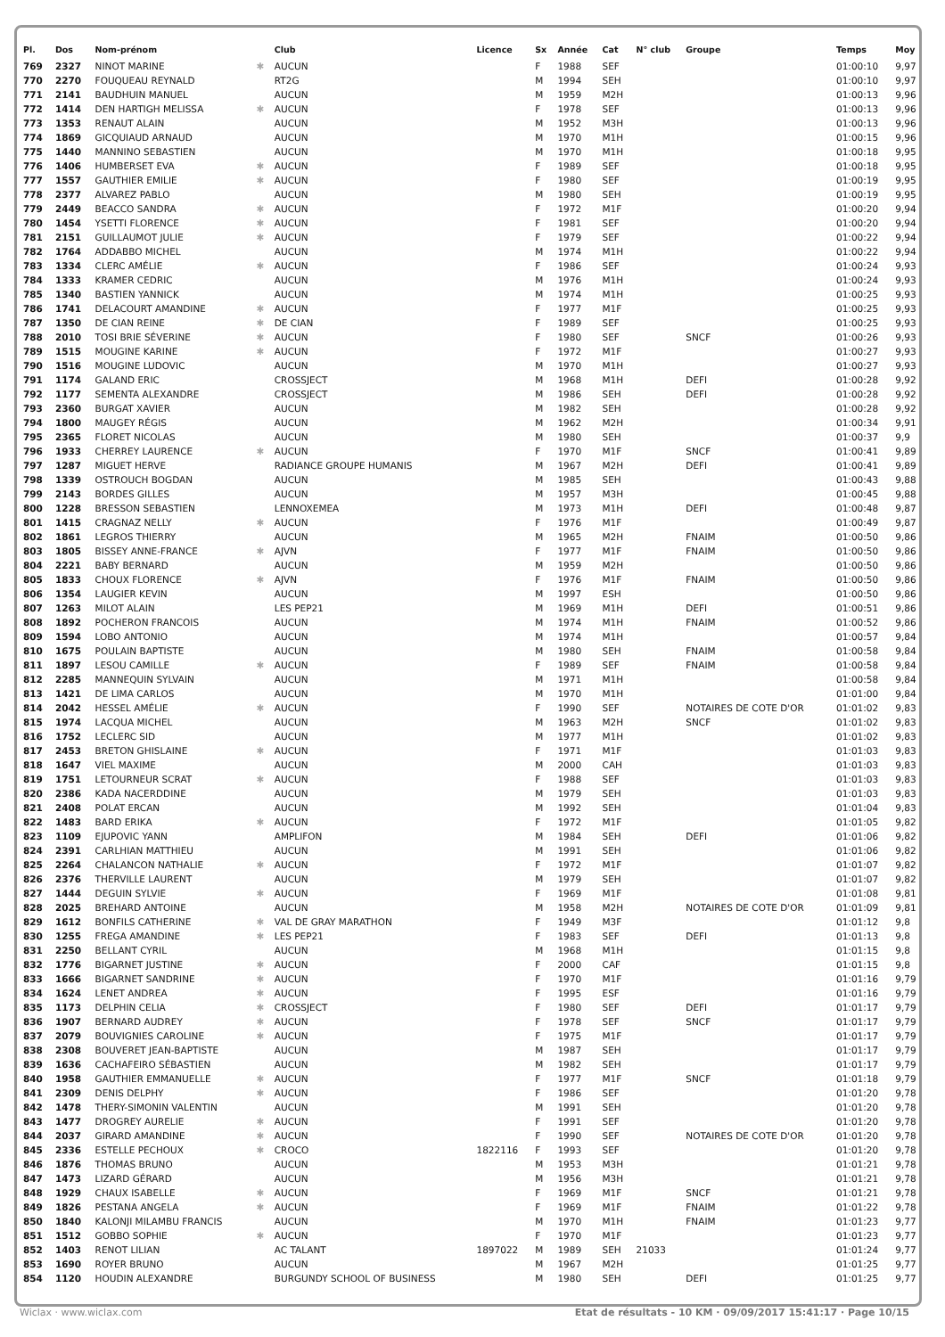| Pl. | Dos | Nom-prénom | | Club | Licence | Sx | Année | Cat | N° club | Groupe | Temps | Moy |
| --- | --- | --- | --- | --- | --- | --- | --- | --- | --- | --- | --- | --- |
| 769 | 2327 | NINOT MARINE | ✱ | AUCUN | | F | 1988 | SEF | | | 01:00:10 | 9,97 |
| 770 | 2270 | FOUQUEAU REYNALD | | RT2G | | M | 1994 | SEH | | | 01:00:10 | 9,97 |
| 771 | 2141 | BAUDHUIN MANUEL | | AUCUN | | M | 1959 | M2H | | | 01:00:13 | 9,96 |
| 772 | 1414 | DEN HARTIGH MELISSA | ✱ | AUCUN | | F | 1978 | SEF | | | 01:00:13 | 9,96 |
| 773 | 1353 | RENAUT ALAIN | | AUCUN | | M | 1952 | M3H | | | 01:00:13 | 9,96 |
| 774 | 1869 | GICQUIAUD ARNAUD | | AUCUN | | M | 1970 | M1H | | | 01:00:15 | 9,96 |
| 775 | 1440 | MANNINO SEBASTIEN | | AUCUN | | M | 1970 | M1H | | | 01:00:18 | 9,95 |
| 776 | 1406 | HUMBERSET EVA | ✱ | AUCUN | | F | 1989 | SEF | | | 01:00:18 | 9,95 |
| 777 | 1557 | GAUTHIER EMILIE | ✱ | AUCUN | | F | 1980 | SEF | | | 01:00:19 | 9,95 |
| 778 | 2377 | ALVAREZ PABLO | | AUCUN | | M | 1980 | SEH | | | 01:00:19 | 9,95 |
| 779 | 2449 | BEACCO SANDRA | ✱ | AUCUN | | F | 1972 | M1F | | | 01:00:20 | 9,94 |
| 780 | 1454 | YSETTI FLORENCE | ✱ | AUCUN | | F | 1981 | SEF | | | 01:00:20 | 9,94 |
| 781 | 2151 | GUILLAUMOT JULIE | ✱ | AUCUN | | F | 1979 | SEF | | | 01:00:22 | 9,94 |
| 782 | 1764 | ADDABBO MICHEL | | AUCUN | | M | 1974 | M1H | | | 01:00:22 | 9,94 |
| 783 | 1334 | CLERC AMÉLIE | ✱ | AUCUN | | F | 1986 | SEF | | | 01:00:24 | 9,93 |
| 784 | 1333 | KRAMER CEDRIC | | AUCUN | | M | 1976 | M1H | | | 01:00:24 | 9,93 |
| 785 | 1340 | BASTIEN YANNICK | | AUCUN | | M | 1974 | M1H | | | 01:00:25 | 9,93 |
| 786 | 1741 | DELACOURT AMANDINE | ✱ | AUCUN | | F | 1977 | M1F | | | 01:00:25 | 9,93 |
| 787 | 1350 | DE CIAN REINE | ✱ | DE CIAN | | F | 1989 | SEF | | | 01:00:25 | 9,93 |
| 788 | 2010 | TOSI BRIE SÉVERINE | ✱ | AUCUN | | F | 1980 | SEF | | SNCF | 01:00:26 | 9,93 |
| 789 | 1515 | MOUGINE KARINE | ✱ | AUCUN | | F | 1972 | M1F | | | 01:00:27 | 9,93 |
| 790 | 1516 | MOUGINE LUDOVIC | | AUCUN | | M | 1970 | M1H | | | 01:00:27 | 9,93 |
| 791 | 1174 | GALAND ERIC | | CROSSJECT | | M | 1968 | M1H | | DEFI | 01:00:28 | 9,92 |
| 792 | 1177 | SEMENTA ALEXANDRE | | CROSSJECT | | M | 1986 | SEH | | DEFI | 01:00:28 | 9,92 |
| 793 | 2360 | BURGAT XAVIER | | AUCUN | | M | 1982 | SEH | | | 01:00:28 | 9,92 |
| 794 | 1800 | MAUGEY RÉGIS | | AUCUN | | M | 1962 | M2H | | | 01:00:34 | 9,91 |
| 795 | 2365 | FLORET NICOLAS | | AUCUN | | M | 1980 | SEH | | | 01:00:37 | 9,9 |
| 796 | 1933 | CHERREY LAURENCE | ✱ | AUCUN | | F | 1970 | M1F | | SNCF | 01:00:41 | 9,89 |
| 797 | 1287 | MIGUET HERVE | | RADIANCE GROUPE HUMANIS | | M | 1967 | M2H | | DEFI | 01:00:41 | 9,89 |
| 798 | 1339 | OSTROUCH BOGDAN | | AUCUN | | M | 1985 | SEH | | | 01:00:43 | 9,88 |
| 799 | 2143 | BORDES GILLES | | AUCUN | | M | 1957 | M3H | | | 01:00:45 | 9,88 |
| 800 | 1228 | BRESSON SEBASTIEN | | LENNOXEMEA | | M | 1973 | M1H | | DEFI | 01:00:48 | 9,87 |
| 801 | 1415 | CRAGNAZ NELLY | ✱ | AUCUN | | F | 1976 | M1F | | | 01:00:49 | 9,87 |
| 802 | 1861 | LEGROS THIERRY | | AUCUN | | M | 1965 | M2H | | FNAIM | 01:00:50 | 9,86 |
| 803 | 1805 | BISSEY ANNE-FRANCE | ✱ | AJVN | | F | 1977 | M1F | | FNAIM | 01:00:50 | 9,86 |
| 804 | 2221 | BABY BERNARD | | AUCUN | | M | 1959 | M2H | | | 01:00:50 | 9,86 |
| 805 | 1833 | CHOUX FLORENCE | ✱ | AJVN | | F | 1976 | M1F | | FNAIM | 01:00:50 | 9,86 |
| 806 | 1354 | LAUGIER KEVIN | | AUCUN | | M | 1997 | ESH | | | 01:00:50 | 9,86 |
| 807 | 1263 | MILOT ALAIN | | LES PEP21 | | M | 1969 | M1H | | DEFI | 01:00:51 | 9,86 |
| 808 | 1892 | POCHERON FRANCOIS | | AUCUN | | M | 1974 | M1H | | FNAIM | 01:00:52 | 9,86 |
| 809 | 1594 | LOBO ANTONIO | | AUCUN | | M | 1974 | M1H | | | 01:00:57 | 9,84 |
| 810 | 1675 | POULAIN BAPTISTE | | AUCUN | | M | 1980 | SEH | | FNAIM | 01:00:58 | 9,84 |
| 811 | 1897 | LESOU CAMILLE | ✱ | AUCUN | | F | 1989 | SEF | | FNAIM | 01:00:58 | 9,84 |
| 812 | 2285 | MANNEQUIN SYLVAIN | | AUCUN | | M | 1971 | M1H | | | 01:00:58 | 9,84 |
| 813 | 1421 | DE LIMA CARLOS | | AUCUN | | M | 1970 | M1H | | | 01:01:00 | 9,84 |
| 814 | 2042 | HESSEL AMÉLIE | ✱ | AUCUN | | F | 1990 | SEF | | NOTAIRES DE COTE D'OR | 01:01:02 | 9,83 |
| 815 | 1974 | LACQUA MICHEL | | AUCUN | | M | 1963 | M2H | | SNCF | 01:01:02 | 9,83 |
| 816 | 1752 | LECLERC SID | | AUCUN | | M | 1977 | M1H | | | 01:01:02 | 9,83 |
| 817 | 2453 | BRETON GHISLAINE | ✱ | AUCUN | | F | 1971 | M1F | | | 01:01:03 | 9,83 |
| 818 | 1647 | VIEL MAXIME | | AUCUN | | M | 2000 | CAH | | | 01:01:03 | 9,83 |
| 819 | 1751 | LETOURNEUR SCRAT | ✱ | AUCUN | | F | 1988 | SEF | | | 01:01:03 | 9,83 |
| 820 | 2386 | KADA NACERDDINE | | AUCUN | | M | 1979 | SEH | | | 01:01:03 | 9,83 |
| 821 | 2408 | POLAT ERCAN | | AUCUN | | M | 1992 | SEH | | | 01:01:04 | 9,83 |
| 822 | 1483 | BARD ERIKA | ✱ | AUCUN | | F | 1972 | M1F | | | 01:01:05 | 9,82 |
| 823 | 1109 | EJUPOVIC YANN | | AMPLIFON | | M | 1984 | SEH | | DEFI | 01:01:06 | 9,82 |
| 824 | 2391 | CARLHIAN MATTHIEU | | AUCUN | | M | 1991 | SEH | | | 01:01:06 | 9,82 |
| 825 | 2264 | CHALANCON NATHALIE | ✱ | AUCUN | | F | 1972 | M1F | | | 01:01:07 | 9,82 |
| 826 | 2376 | THERVILLE LAURENT | | AUCUN | | M | 1979 | SEH | | | 01:01:07 | 9,82 |
| 827 | 1444 | DEGUIN SYLVIE | ✱ | AUCUN | | F | 1969 | M1F | | | 01:01:08 | 9,81 |
| 828 | 2025 | BREHARD ANTOINE | | AUCUN | | M | 1958 | M2H | | NOTAIRES DE COTE D'OR | 01:01:09 | 9,81 |
| 829 | 1612 | BONFILS CATHERINE | ✱ | VAL DE GRAY MARATHON | | F | 1949 | M3F | | | 01:01:12 | 9,8 |
| 830 | 1255 | FREGA AMANDINE | ✱ | LES PEP21 | | F | 1983 | SEF | | DEFI | 01:01:13 | 9,8 |
| 831 | 2250 | BELLANT CYRIL | | AUCUN | | M | 1968 | M1H | | | 01:01:15 | 9,8 |
| 832 | 1776 | BIGARNET JUSTINE | ✱ | AUCUN | | F | 2000 | CAF | | | 01:01:15 | 9,8 |
| 833 | 1666 | BIGARNET SANDRINE | ✱ | AUCUN | | F | 1970 | M1F | | | 01:01:16 | 9,79 |
| 834 | 1624 | LENET ANDREA | ✱ | AUCUN | | F | 1995 | ESF | | | 01:01:16 | 9,79 |
| 835 | 1173 | DELPHIN CELIA | ✱ | CROSSJECT | | F | 1980 | SEF | | DEFI | 01:01:17 | 9,79 |
| 836 | 1907 | BERNARD AUDREY | ✱ | AUCUN | | F | 1978 | SEF | | SNCF | 01:01:17 | 9,79 |
| 837 | 2079 | BOUVIGNIES CAROLINE | ✱ | AUCUN | | F | 1975 | M1F | | | 01:01:17 | 9,79 |
| 838 | 2308 | BOUVERET JEAN-BAPTISTE | | AUCUN | | M | 1987 | SEH | | | 01:01:17 | 9,79 |
| 839 | 1636 | CACHAFEIRO SÉBASTIEN | | AUCUN | | M | 1982 | SEH | | | 01:01:17 | 9,79 |
| 840 | 1958 | GAUTHIER EMMANUELLE | ✱ | AUCUN | | F | 1977 | M1F | | SNCF | 01:01:18 | 9,79 |
| 841 | 2309 | DENIS DELPHY | ✱ | AUCUN | | F | 1986 | SEF | | | 01:01:20 | 9,78 |
| 842 | 1478 | THERY-SIMONIN VALENTIN | | AUCUN | | M | 1991 | SEH | | | 01:01:20 | 9,78 |
| 843 | 1477 | DROGREY AURELIE | ✱ | AUCUN | | F | 1991 | SEF | | | 01:01:20 | 9,78 |
| 844 | 2037 | GIRARD AMANDINE | ✱ | AUCUN | | F | 1990 | SEF | | NOTAIRES DE COTE D'OR | 01:01:20 | 9,78 |
| 845 | 2336 | ESTELLE PECHOUX | ✱ | CROCO | 1822116 | F | 1993 | SEF | | | 01:01:20 | 9,78 |
| 846 | 1876 | THOMAS BRUNO | | AUCUN | | M | 1953 | M3H | | | 01:01:21 | 9,78 |
| 847 | 1473 | LIZARD GÉRARD | | AUCUN | | M | 1956 | M3H | | | 01:01:21 | 9,78 |
| 848 | 1929 | CHAUX ISABELLE | ✱ | AUCUN | | F | 1969 | M1F | | SNCF | 01:01:21 | 9,78 |
| 849 | 1826 | PESTANA ANGELA | ✱ | AUCUN | | F | 1969 | M1F | | FNAIM | 01:01:22 | 9,78 |
| 850 | 1840 | KALONJI MILAMBU FRANCIS | | AUCUN | | M | 1970 | M1H | | FNAIM | 01:01:23 | 9,77 |
| 851 | 1512 | GOBBO SOPHIE | ✱ | AUCUN | | F | 1970 | M1F | | | 01:01:23 | 9,77 |
| 852 | 1403 | RENOT LILIAN | | AC TALANT | 1897022 | M | 1989 | SEH | 21033 | | 01:01:24 | 9,77 |
| 853 | 1690 | ROYER BRUNO | | AUCUN | | M | 1967 | M2H | | | 01:01:25 | 9,77 |
| 854 | 1120 | HOUDIN ALEXANDRE | | BURGUNDY SCHOOL OF BUSINESS | | M | 1980 | SEH | | DEFI | 01:01:25 | 9,77 |
Wiclax · www.wiclax.com Etat de résultats - 10 KM · 09/09/2017 15:41:17 · Page 10/15